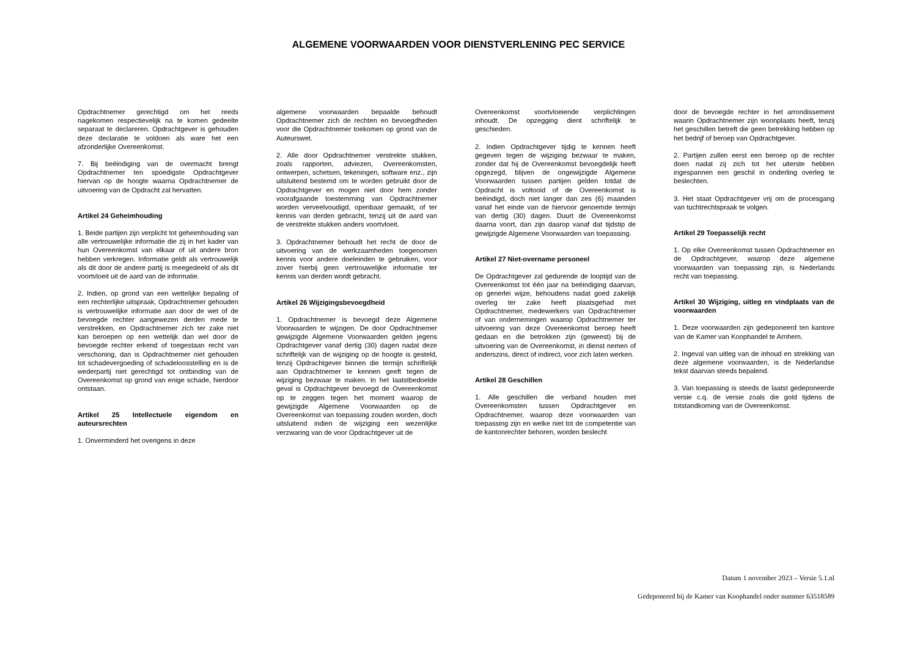ALGEMENE VOORWAARDEN VOOR DIENSTVERLENING PEC SERVICE
Opdrachtnemer gerechtigd om het reeds nagekomen respectievelijk na te komen gedeelte separaat te declareren. Opdrachtgever is gehouden deze declaratie te voldoen als ware het een afzonderlijke Overeenkomst.
7. Bij beëindiging van de overmacht brengt Opdrachtnemer ten spoedigste Opdrachtgever hiervan op de hoogte waarna Opdrachtnemer de uitvoering van de Opdracht zal hervatten.
Artikel 24 Geheimhouding
1. Beide partijen zijn verplicht tot geheimhouding van alle vertrouwelijke informatie die zij in het kader van hun Overeenkomst van elkaar of uit andere bron hebben verkregen. Informatie geldt als vertrouwelijk als dit door de andere partij is meegedeeld of als dit voortvloeit uit de aard van de informatie.
2. Indien, op grond van een wettelijke bepaling of een rechterlijke uitspraak, Opdrachtnemer gehouden is vertrouwelijke informatie aan door de wet of de bevoegde rechter aangewezen derden mede te verstrekken, en Opdrachtnemer zich ter zake niet kan beroepen op een wettelijk dan wel door de bevoegde rechter erkend of toegestaan recht van verschoning, dan is Opdrachtnemer niet gehouden tot schadevergoeding of schadeloosstelling en is de wederpartij niet gerechtigd tot ontbinding van de Overeenkomst op grond van enige schade, hierdoor ontstaan.
Artikel 25 Intellectuele eigendom en auteursrechten
1. Onverminderd het overigens in deze
algemene voorwaarden bepaalde behoudt Opdrachtnemer zich de rechten en bevoegdheden voor die Opdrachtnemer toekomen op grond van de Auteurswet.
2. Alle door Opdrachtnemer verstrekte stukken, zoals rapporten, adviezen, Overeenkomsten, ontwerpen, schetsen, tekeningen, software enz., zijn uitsluitend bestemd om te worden gebruikt door de Opdrachtgever en mogen niet door hem zonder voorafgaande toestemming van Opdrachtnemer worden verveelvoudigd, openbaar gemaakt, of ter kennis van derden gebracht, tenzij uit de aard van de verstrekte stukken anders voortvloeit.
3. Opdrachtnemer behoudt het recht de door de uitvoering van de werkzaamheden toegenomen kennis voor andere doeleinden te gebruiken, voor zover hierbij geen vertrouwelijke informatie ter kennis van derden wordt gebracht.
Artikel 26 Wijzigingsbevoegdheid
1. Opdrachtnemer is bevoegd deze Algemene Voorwaarden te wijzigen. De door Opdrachtnemer gewijzigde Algemene Voorwaarden gelden jegens Opdrachtgever vanaf dertig (30) dagen nadat deze schriftelijk van de wijziging op de hoogte is gesteld, tenzij Opdrachtgever binnen die termijn schriftelijk aan Opdrachtnemer te kennen geeft tegen de wijziging bezwaar te maken. In het laatstbedoelde geval is Opdrachtgever bevoegd de Overeenkomst op te zeggen tegen het moment waarop de gewijzigde Algemene Voorwaarden op de Overeenkomst van toepassing zouden worden, doch uitsluitend indien de wijziging een wezenlijke verzwaring van de voor Opdrachtgever uit de
Overeenkomst voortvloeiende verplichtingen inhoudt. De opzegging dient schriftelijk te geschieden.
2. Indien Opdrachtgever tijdig te kennen heeft gegeven tegen de wijziging bezwaar te maken, zonder dat hij de Overeenkomst bevoegdelijk heeft opgezegd, blijven de ongewijzigde Algemene Voorwaarden tussen partijen gelden totdat de Opdracht is voltooid of de Overeenkomst is beëindigd, doch niet langer dan zes (6) maanden vanaf het einde van de hiervoor genoemde termijn van dertig (30) dagen. Duurt de Overeenkomst daarna voort, dan zijn daarop vanaf dat tijdstip de gewijzigde Algemene Voorwaarden van toepassing.
Artikel 27 Niet-overname personeel
De Opdrachtgever zal gedurende de looptijd van de Overeenkomst tot één jaar na beëindiging daarvan, op generlei wijze, behoudens nadat goed zakelijk overleg ter zake heeft plaatsgehad met Opdrachtnemer, medewerkers van Opdrachtnemer of van ondernemingen waarop Opdrachtnemer ter uitvoering van deze Overeenkomst beroep heeft gedaan en die betrokken zijn (geweest) bij de uitvoering van de Overeenkomst, in dienst nemen of anderszins, direct of indirect, voor zich laten werken.
Artikel 28 Geschillen
1. Alle geschillen die verband houden met Overeenkomsten tussen Opdrachtgever en Opdrachtnemer, waarop deze voorwaarden van toepassing zijn en welke niet tot de competentie van de kantonrechter behoren, worden beslecht
door de bevoegde rechter in het arrondissement waarin Opdrachtnemer zijn woonplaats heeft, tenzij het geschillen betreft die geen betrekking hebben op het bedrijf of beroep van Opdrachtgever.
2. Partijen zullen eerst een beroep op de rechter doen nadat zij zich tot het uiterste hebben ingespannen een geschil in onderling overleg te beslechten.
3. Het staat Opdrachtgever vrij om de procesgang van tuchtrechtspraak te volgen.
Artikel 29 Toepasselijk recht
1. Op elke Overeenkomst tussen Opdrachtnemer en de Opdrachtgever, waarop deze algemene voorwaarden van toepassing zijn, is Nederlands recht van toepassing.
Artikel 30 Wijziging, uitleg en vindplaats van de voorwaarden
1. Deze voorwaarden zijn gedeponeerd ten kantore van de Kamer van Koophandel te Arnhem.
2. Ingeval van uitleg van de inhoud en strekking van deze algemene voorwaarden, is de Nederlandse tekst daarvan steeds bepalend.
3. Van toepassing is steeds de laatst gedeponeerde versie c.q. de versie zoals die gold tijdens de totstandkoming van de Overeenkomst.
Datum 1 november 2023 – Versie 5.1.nl
Gedeponeerd bij de Kamer van Koophandel onder nummer 63518589